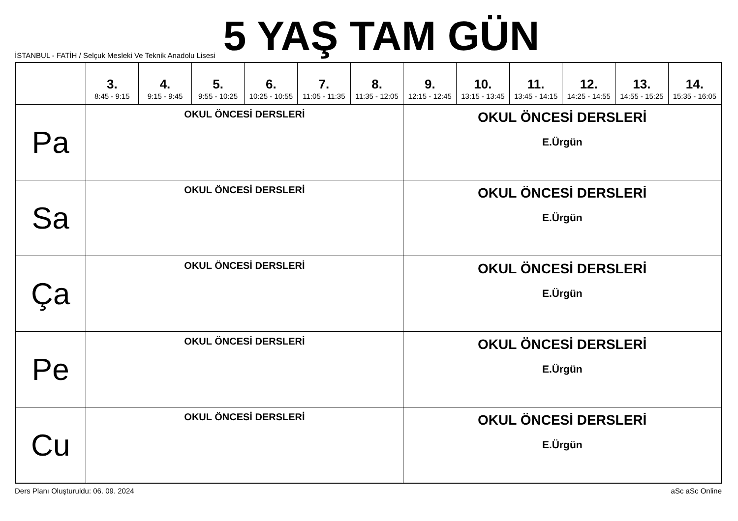5 YAŞ TAM GÜN
İSTANBUL - FATİH / Selçuk Mesleki Ve Teknik Anadolu Lisesi
| | 3. 8:45 - 9:15 | 4. 9:15 - 9:45 | 5. 9:55 - 10:25 | 6. 10:25 - 10:55 | 7. 11:05 - 11:35 | 8. 11:35 - 12:05 | 9. 12:15 - 12:45 | 10. 13:15 - 13:45 | 11. 13:45 - 14:15 | 12. 14:25 - 14:55 | 13. 14:55 - 15:25 | 14. 15:35 - 16:05 |
| --- | --- | --- | --- | --- | --- | --- | --- | --- | --- | --- | --- | --- |
| Pa | OKUL ÖNCESİ DERSLERİ | | | | | | OKUL ÖNCESİ DERSLERİ E.Ürgün | | | | | |
| Sa | OKUL ÖNCESİ DERSLERİ | | | | | | OKUL ÖNCESİ DERSLERİ E.Ürgün | | | | | |
| Ça | OKUL ÖNCESİ DERSLERİ | | | | | | OKUL ÖNCESİ DERSLERİ E.Ürgün | | | | | |
| Pe | OKUL ÖNCESİ DERSLERİ | | | | | | OKUL ÖNCESİ DERSLERİ E.Ürgün | | | | | |
| Cu | OKUL ÖNCESİ DERSLERİ | | | | | | OKUL ÖNCESİ DERSLERİ E.Ürgün | | | | | |
Ders Planı Oluşturuldu: 06. 09. 2024 aSc aSc Online